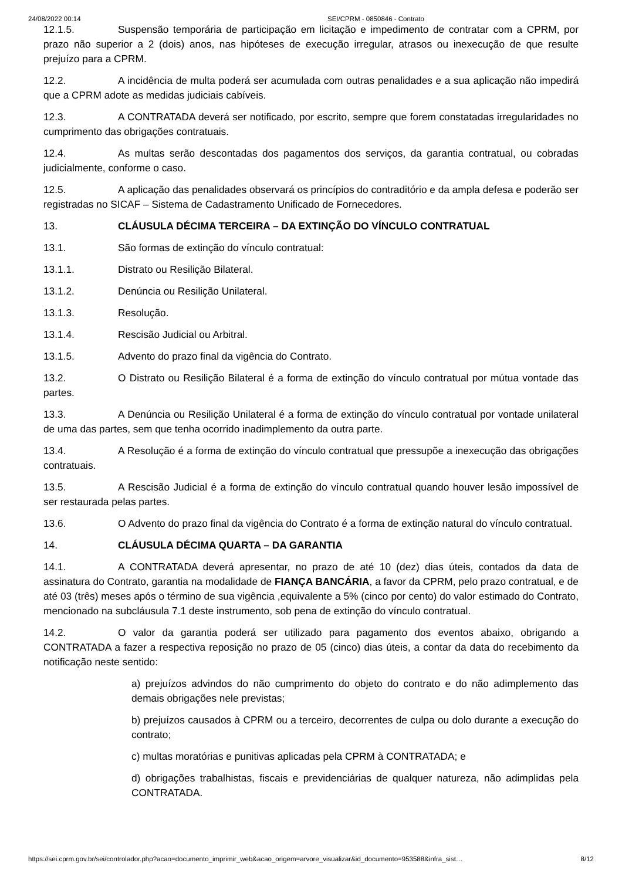24/08/2022 00:14 SEI/CPRM - 0850846 - Contrato
12.1.5. Suspensão temporária de participação em licitação e impedimento de contratar com a CPRM, por prazo não superior a 2 (dois) anos, nas hipóteses de execução irregular, atrasos ou inexecução de que resulte prejuízo para a CPRM.
12.2. A incidência de multa poderá ser acumulada com outras penalidades e a sua aplicação não impedirá que a CPRM adote as medidas judiciais cabíveis.
12.3. A CONTRATADA deverá ser notificado, por escrito, sempre que forem constatadas irregularidades no cumprimento das obrigações contratuais.
12.4. As multas serão descontadas dos pagamentos dos serviços, da garantia contratual, ou cobradas judicialmente, conforme o caso.
12.5. A aplicação das penalidades observará os princípios do contraditório e da ampla defesa e poderão ser registradas no SICAF – Sistema de Cadastramento Unificado de Fornecedores.
13. CLÁUSULA DÉCIMA TERCEIRA – DA EXTINÇÃO DO VÍNCULO CONTRATUAL
13.1. São formas de extinção do vínculo contratual:
13.1.1. Distrato ou Resilição Bilateral.
13.1.2. Denúncia ou Resilição Unilateral.
13.1.3. Resolução.
13.1.4. Rescisão Judicial ou Arbitral.
13.1.5. Advento do prazo final da vigência do Contrato.
13.2. O Distrato ou Resilição Bilateral é a forma de extinção do vínculo contratual por mútua vontade das partes.
13.3. A Denúncia ou Resilição Unilateral é a forma de extinção do vínculo contratual por vontade unilateral de uma das partes, sem que tenha ocorrido inadimplemento da outra parte.
13.4. A Resolução é a forma de extinção do vínculo contratual que pressupõe a inexecução das obrigações contratuais.
13.5. A Rescisão Judicial é a forma de extinção do vínculo contratual quando houver lesão impossível de ser restaurada pelas partes.
13.6. O Advento do prazo final da vigência do Contrato é a forma de extinção natural do vínculo contratual.
14. CLÁUSULA DÉCIMA QUARTA – DA GARANTIA
14.1. A CONTRATADA deverá apresentar, no prazo de até 10 (dez) dias úteis, contados da data de assinatura do Contrato, garantia na modalidade de FIANÇA BANCÁRIA, a favor da CPRM, pelo prazo contratual, e de até 03 (três) meses após o término de sua vigência ,equivalente a 5% (cinco por cento) do valor estimado do Contrato, mencionado na subcláusula 7.1 deste instrumento, sob pena de extinção do vínculo contratual.
14.2. O valor da garantia poderá ser utilizado para pagamento dos eventos abaixo, obrigando a CONTRATADA a fazer a respectiva reposição no prazo de 05 (cinco) dias úteis, a contar da data do recebimento da notificação neste sentido:
a) prejuízos advindos do não cumprimento do objeto do contrato e do não adimplemento das demais obrigações nele previstas;
b) prejuízos causados à CPRM ou a terceiro, decorrentes de culpa ou dolo durante a execução do contrato;
c) multas moratórias e punitivas aplicadas pela CPRM à CONTRATADA; e
d) obrigações trabalhistas, fiscais e previdenciárias de qualquer natureza, não adimplidas pela CONTRATADA.
https://sei.cprm.gov.br/sei/controlador.php?acao=documento_imprimir_web&acao_origem=arvore_visualizar&id_documento=953588&infra_sist… 8/12